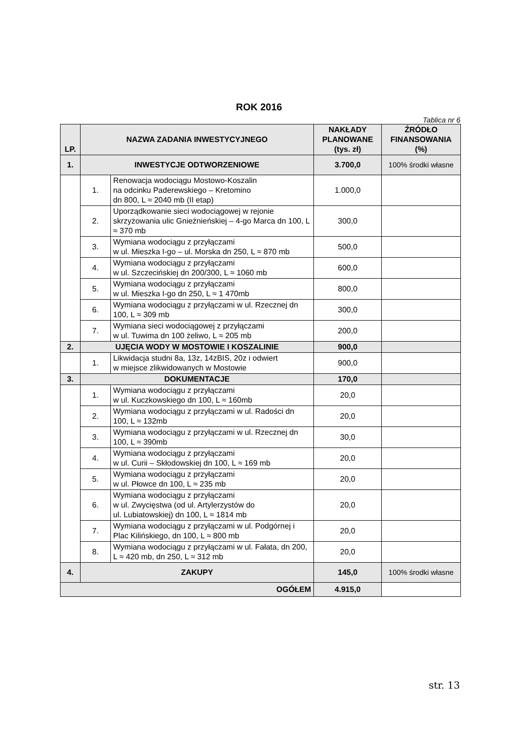ROK 2016
Tablica nr 6
| LP. | NAZWA ZADANIA INWESTYCYJNEGO | | NAKŁADY PLANOWANE (tys. zł) | ŹRÓDŁO FINANSOWANIA (%) |
| --- | --- | --- | --- | --- |
| 1. | INWESTYCJE ODTWORZENIOWE | | 3.700,0 | 100% środki własne |
| | 1. | Renowacja wodociągu Mostowo-Koszalin na odcinku Paderewskiego – Kretomino dn 800, L ≈ 2040 mb (II etap) | 1.000,0 | |
| | 2. | Uporządkowanie sieci wodociągowej w rejonie skrzyżowania ulic Gnieźnieńskiej – 4-go Marca dn 100, L ≈ 370 mb | 300,0 | |
| | 3. | Wymiana wodociągu z przyłączami w ul. Mieszka I-go – ul. Morska dn 250, L ≈ 870 mb | 500,0 | |
| | 4. | Wymiana wodociągu z przyłączami w ul. Szczecińskiej dn 200/300, L ≈ 1060 mb | 600,0 | |
| | 5. | Wymiana wodociągu z przyłączami w ul. Mieszka I-go dn 250, L ≈ 1 470mb | 800,0 | |
| | 6. | Wymiana wodociągu z przyłączami w ul. Rzecznej dn 100, L ≈ 309 mb | 300,0 | |
| | 7. | Wymiana sieci wodociągowej z przyłączami w ul. Tuwima dn 100 żeliwo, L ≈ 205 mb | 200,0 | |
| 2. | UJĘCIA WODY W MOSTOWIE I KOSZALINIE | | 900,0 | |
| | 1. | Likwidacja studni 8a, 13z, 14zBIS, 20z i odwiert w miejsce zlikwidowanych w Mostowie | 900,0 | |
| 3. | DOKUMENTACJE | | 170,0 | |
| | 1. | Wymiana wodociągu z przyłączami w ul. Kuczkowskiego dn 100, L ≈ 160mb | 20,0 | |
| | 2. | Wymiana wodociągu z przyłączami w ul. Radości dn 100, L ≈ 132mb | 20,0 | |
| | 3. | Wymiana wodociągu z przyłączami w ul. Rzecznej dn 100, L ≈ 390mb | 30,0 | |
| | 4. | Wymiana wodociągu z przyłączami w ul. Curii – Skłodowskiej dn 100, L ≈ 169 mb | 20,0 | |
| | 5. | Wymiana wodociągu z przyłączami w ul. Płowce dn 100, L ≈ 235 mb | 20,0 | |
| | 6. | Wymiana wodociągu z przyłączami w ul. Zwycięstwa (od ul. Artylerzystów do ul. Lubiatowskiej) dn 100, L ≈ 1814 mb | 20,0 | |
| | 7. | Wymiana wodociągu z przyłączami w ul. Podgórnej i Plac Kilińskiego, dn 100, L ≈ 800 mb | 20,0 | |
| | 8. | Wymiana wodociągu z przyłączami w ul. Fałata, dn 200, L ≈ 420 mb, dn 250, L ≈ 312 mb | 20,0 | |
| 4. | ZAKUPY | | 145,0 | 100% środki własne |
| OGÓŁEM | | | 4.915,0 | |
str. 13